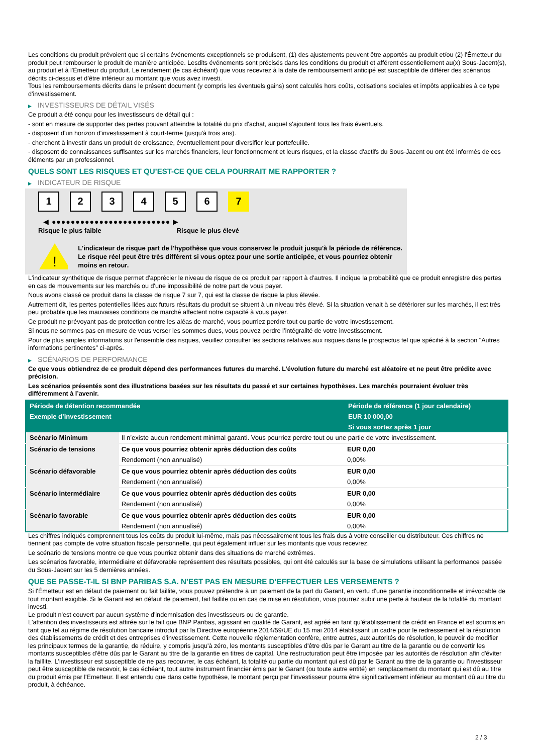Les conditions du produit prévoient que si certains événements exceptionnels se produisent, (1) des ajustements peuvent être apportés au produit et/ou (2) l'Émetteur du produit peut rembourser le produit de manière anticipée. Lesdits événements sont précisés dans les conditions du produit et afférent essentiellement au(x) Sous-Jacent(s), au produit et à l'Émetteur du produit. Le rendement (le cas échéant) que vous recevrez à la date de remboursement anticipé est susceptible de différer des scénarios décrits ci-dessus et d’être inférieur au montant que vous avez investi.
Tous les remboursements décrits dans le présent document (y compris les éventuels gains) sont calculés hors coûts, cotisations sociales et impôts applicables à ce type d'investissement.
▶ INVESTISSEURS DE DÉTAIL VISÉS
Ce produit a été conçu pour les investisseurs de détail qui :
- sont en mesure de supporter des pertes pouvant atteindre la totalité du prix d'achat, auquel s'ajoutent tous les frais éventuels.
- disposent d'un horizon d'investissement à court-terme (jusqu'à trois ans).
- cherchent à investir dans un produit de croissance, éventuellement pour diversifier leur portefeuille.
- disposent de connaissances suffisantes sur les marchés financiers, leur fonctionnement et leurs risques, et la classe d'actifs du Sous-Jacent ou ont été informés de ces éléments par un professionnel.
QUELS SONT LES RISQUES ET QU’EST-CE QUE CELA POURRAIT ME RAPPORTER ?
▶ INDICATEUR DE RISQUE
1 2 3 4 5 6 7
◀ ●●●●●●●●●●●●●●●●●●●●●●●●● ▶
Risque le plus faible Risque le plus élevé
!
L'indicateur de risque part de l'hypothèse que vous conservez le produit jusqu'à la période de référence.
Le risque réel peut être très différent si vous optez pour une sortie anticipée, et vous pourriez obtenir moins en retour.
L'indicateur synthétique de risque permet d'apprécier le niveau de risque de ce produit par rapport à d'autres. Il indique la probabilité que ce produit enregistre des pertes en cas de mouvements sur les marchés ou d'une impossibilité de notre part de vous payer.
Nous avons classé ce produit dans la classe de risque 7 sur 7, qui est la classe de risque la plus élevée.
Autrement dit, les pertes potentielles liées aux futurs résultats du produit se situent à un niveau très élevé. Si la situation venait à se détériorer sur les marchés, il est très peu probable que les mauvaises conditions de marché affectent notre capacité à vous payer.
Ce produit ne prévoyant pas de protection contre les aléas de marché, vous pourriez perdre tout ou partie de votre investissement.
Si nous ne sommes pas en mesure de vous verser les sommes dues, vous pouvez perdre l’intégralité de votre investissement.
Pour de plus amples informations sur l'ensemble des risques, veuillez consulter les sections relatives aux risques dans le prospectus tel que spécifié à la section "Autres informations pertinentes" ci-après.
▶ SCÉNARIOS DE PERFORMANCE
Ce que vous obtiendrez de ce produit dépend des performances futures du marché. L’évolution future du marché est aléatoire et ne peut être prédite avec précision.
Les scénarios présentés sont des illustrations basées sur les résultats du passé et sur certaines hypothèses. Les marchés pourraient évoluer très différemment à l’avenir.
| Période de détention recommandée | | Période de référence (1 jour calendaire) |
| --- | --- | --- |
| Exemple d’investissement | | EUR 10 000,00 |
| | | Si vous sortez après 1 jour |
| Scénario Minimum | Il n’existe aucun rendement minimal garanti. Vous pourriez perdre tout ou une partie de votre investissement. | |
| Scénario de tensions | Ce que vous pourriez obtenir après déduction des coûts | EUR 0,00 |
| | Rendement (non annualisé) | 0,00% |
| Scénario défavorable | Ce que vous pourriez obtenir après déduction des coûts | EUR 0,00 |
| | Rendement (non annualisé) | 0,00% |
| Scénario intermédiaire | Ce que vous pourriez obtenir après déduction des coûts | EUR 0,00 |
| | Rendement (non annualisé) | 0,00% |
| Scénario favorable | Ce que vous pourriez obtenir après déduction des coûts | EUR 0,00 |
| | Rendement (non annualisé) | 0,00% |
Les chiffres indiqués comprennent tous les coûts du produit lui-même, mais pas nécessairement tous les frais dus à votre conseiller ou distributeur. Ces chiffres ne tiennent pas compte de votre situation fiscale personnelle, qui peut également influer sur les montants que vous recevrez.
Le scénario de tensions montre ce que vous pourriez obtenir dans des situations de marché extrêmes.
Les scénarios favorable, intermédiaire et défavorable représentent des résultats possibles, qui ont été calculés sur la base de simulations utilisant la performance passée du Sous-Jacent sur les 5 dernières années.
QUE SE PASSE-T-IL SI BNP PARIBAS S.A. N’EST PAS EN MESURE D’EFFECTUER LES VERSEMENTS ?
Si l'Émetteur est en défaut de paiement ou fait faillite, vous pouvez prétendre à un paiement de la part du Garant, en vertu d'une garantie inconditionnelle et irrévocable de tout montant exigible. Si le Garant est en défaut de paiement, fait faillite ou en cas de mise en résolution, vous pourrez subir une perte à hauteur de la totalité du montant investi.
Le produit n'est couvert par aucun système d'indemnisation des investisseurs ou de garantie.
L'attention des investisseurs est attirée sur le fait que BNP Paribas, agissant en qualité de Garant, est agréé en tant qu'établissement de crédit en France et est soumis en tant que tel au régime de résolution bancaire introduit par la Directive européenne 2014/59/UE du 15 mai 2014 établissant un cadre pour le redressement et la résolution des établissements de crédit et des entreprises d'investissement. Cette nouvelle réglementation confère, entre autres, aux autorités de résolution, le pouvoir de modifier les principaux termes de la garantie, de réduire, y compris jusqu'à zéro, les montants susceptibles d'être dûs par le Garant au titre de la garantie ou de convertir les montants susceptibles d'être dûs par le Garant au titre de la garantie en titres de capital. Une restructuration peut être imposée par les autorités de résolution afin d'éviter la faillite. L'investisseur est susceptible de ne pas recouvrer, le cas échéant, la totalité ou partie du montant qui est dû par le Garant au titre de la garantie ou l'investisseur peut être susceptible de recevoir, le cas échéant, tout autre instrument financier émis par le Garant (ou toute autre entité) en remplacement du montant qui est dû au titre du produit émis par l'Emetteur. Il est entendu que dans cette hypothèse, le montant perçu par l'investisseur pourra être significativement inférieur au montant dû au titre du produit, à échéance.
2 / 3